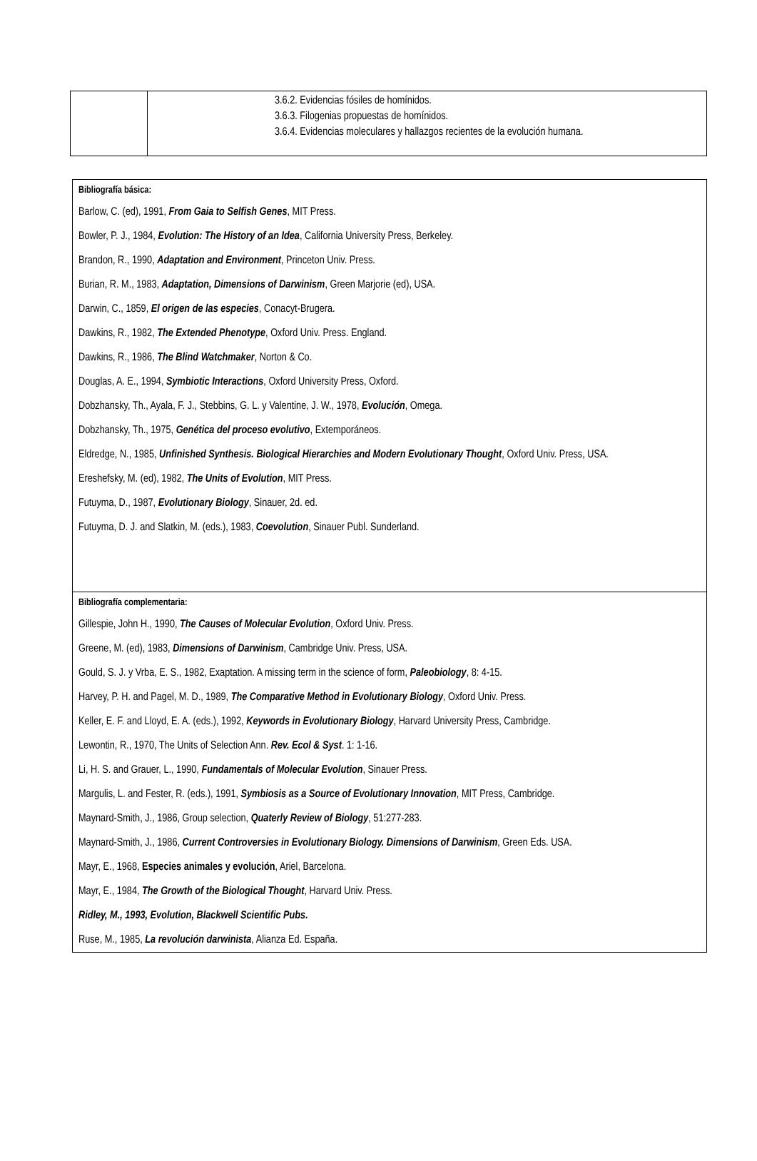| | 3.6.2. Evidencias fósiles de homínidos. 3.6.3. Filogenias propuestas de homínidos. 3.6.4. Evidencias moleculares y hallazgos recientes de la evolución humana. |
| Bibliografía básica: Barlow, C. (ed), 1991, From Gaia to Selfish Genes , MIT Press. Bowler, P. J., 1984, Evolution: The History of an Idea , California University Press, Berkeley. Brandon, R., 1990, Adaptation and Environment , Princeton Univ. Press. Burian, R. M., 1983, Adaptation, Dimensions of Darwinism , Green Marjorie (ed), USA. Darwin, C., 1859, El origen de las especies , Conacyt-Brugera. Dawkins, R., 1982, The Extended Phenotype , Oxford Univ. Press. England. Dawkins, R., 1986, The Blind Watchmaker , Norton & Co. Douglas, A. E., 1994, Symbiotic Interactions , Oxford University Press, Oxford. Dobzhansky, Th., Ayala, F. J., Stebbins, G. L. y Valentine, J. W., 1978, Evolución , Omega. Dobzhansky, Th., 1975, Genética del proceso evolutivo , Extemporáneos. Eldredge, N., 1985, Unfinished Synthesis. Biological Hierarchies and Modern Evolutionary Thought , Oxford Univ. Press, USA. Ereshefsky, M. (ed), 1982, The Units of Evolution , MIT Press. Futuyma, D., 1987, Evolutionary Biology , Sinauer, 2d. ed. Futuyma, D. J. and Slatkin, M. (eds.), 1983, Coevolution , Sinauer Publ. Sunderland. |
| Bibliografía complementaria: Gillespie, John H., 1990, The Causes of Molecular Evolution , Oxford Univ. Press. Greene, M. (ed), 1983, Dimensions of Darwinism , Cambridge Univ. Press, USA. Gould, S. J. y Vrba, E. S., 1982, Exaptation. A missing term in the science of form, Paleobiology , 8: 4-15. Harvey, P. H. and Pagel, M. D., 1989, The Comparative Method in Evolutionary Biology , Oxford Univ. Press. Keller, E. F. and Lloyd, E. A. (eds.), 1992, Keywords in Evolutionary Biology , Harvard University Press, Cambridge. Lewontin, R., 1970, The Units of Selection Ann. Rev. Ecol & Syst . 1: 1-16. Li, H. S. and Grauer, L., 1990, Fundamentals of Molecular Evolution , Sinauer Press. Margulis, L. and Fester, R. (eds.), 1991, Symbiosis as a Source of Evolutionary Innovation , MIT Press, Cambridge. Maynard-Smith, J., 1986, Group selection, Quaterly Review of Biology , 51:277-283. Maynard-Smith, J., 1986, Current Controversies in Evolutionary Biology. Dimensions of Darwinism , Green Eds. USA. Mayr, E., 1968, Especies animales y evolución , Ariel, Barcelona. Mayr, E., 1984, The Growth of the Biological Thought , Harvard Univ. Press. Ridley, M., 1993, Evolution, Blackwell Scientific Pubs. Ruse, M., 1985, La revolución darwinista , Alianza Ed. España. |